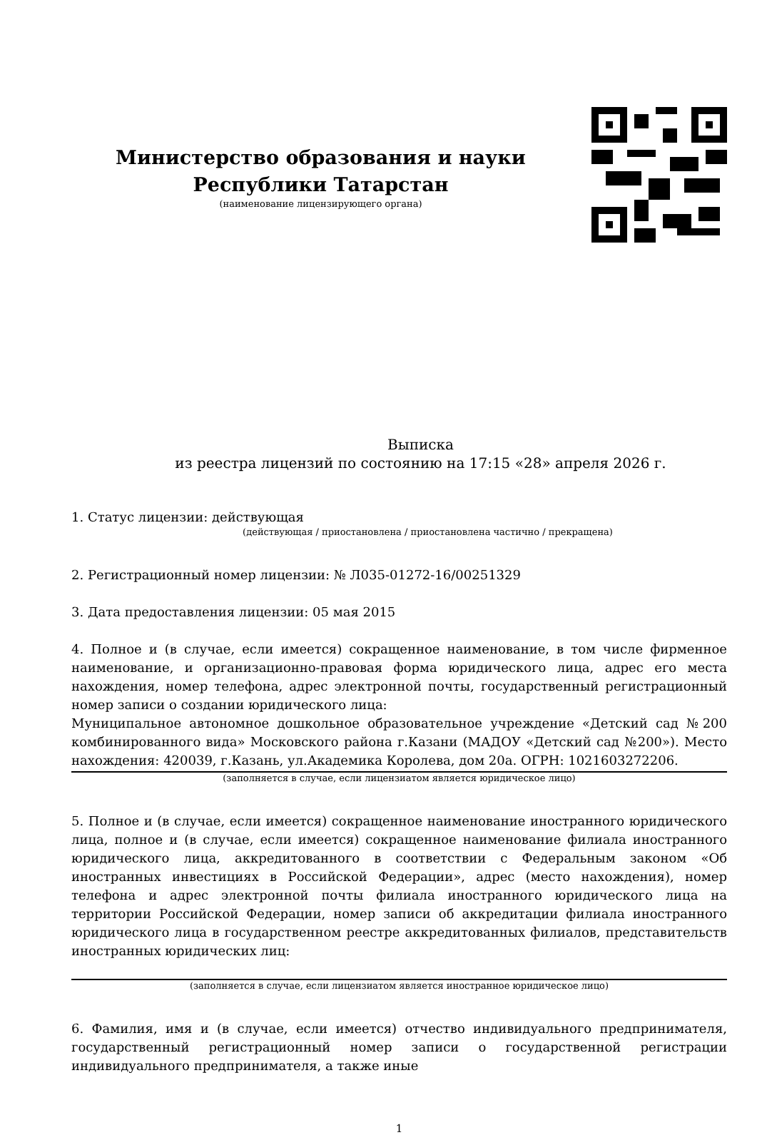Министерство образования и науки
Республики Татарстан
(наименование лицензирующего органа)
Выписка
из реестра лицензий по состоянию на 17:15 «28» апреля 2026 г.
1. Статус лицензии: действующая
(действующая / приостановлена / приостановлена частично / прекращена)
2. Регистрационный номер лицензии: № Л035-01272-16/00251329
3. Дата предоставления лицензии: 05 мая 2015
4. Полное и (в случае, если имеется) сокращенное наименование, в том числе фирменное наименование, и организационно-правовая форма юридического лица, адрес его места нахождения, номер телефона, адрес электронной почты, государственный регистрационный номер записи о создании юридического лица:
Муниципальное автономное дошкольное образовательное учреждение «Детский сад №200 комбинированного вида» Московского района г.Казани (МАДОУ «Детский сад №200»). Место нахождения: 420039, г.Казань, ул.Академика Королева, дом 20а. ОГРН: 1021603272206.
(заполняется в случае, если лицензиатом является юридическое лицо)
5. Полное и (в случае, если имеется) сокращенное наименование иностранного юридического лица, полное и (в случае, если имеется) сокращенное наименование филиала иностранного юридического лица, аккредитованного в соответствии с Федеральным законом «Об иностранных инвестициях в Российской Федерации», адрес (место нахождения), номер телефона и адрес электронной почты филиала иностранного юридического лица на территории Российской Федерации, номер записи об аккредитации филиала иностранного юридического лица в государственном реестре аккредитованных филиалов, представительств иностранных юридических лиц:
(заполняется в случае, если лицензиатом является иностранное юридическое лицо)
6. Фамилия, имя и (в случае, если имеется) отчество индивидуального предпринимателя, государственный регистрационный номер записи о государственной регистрации индивидуального предпринимателя, а также иные
1